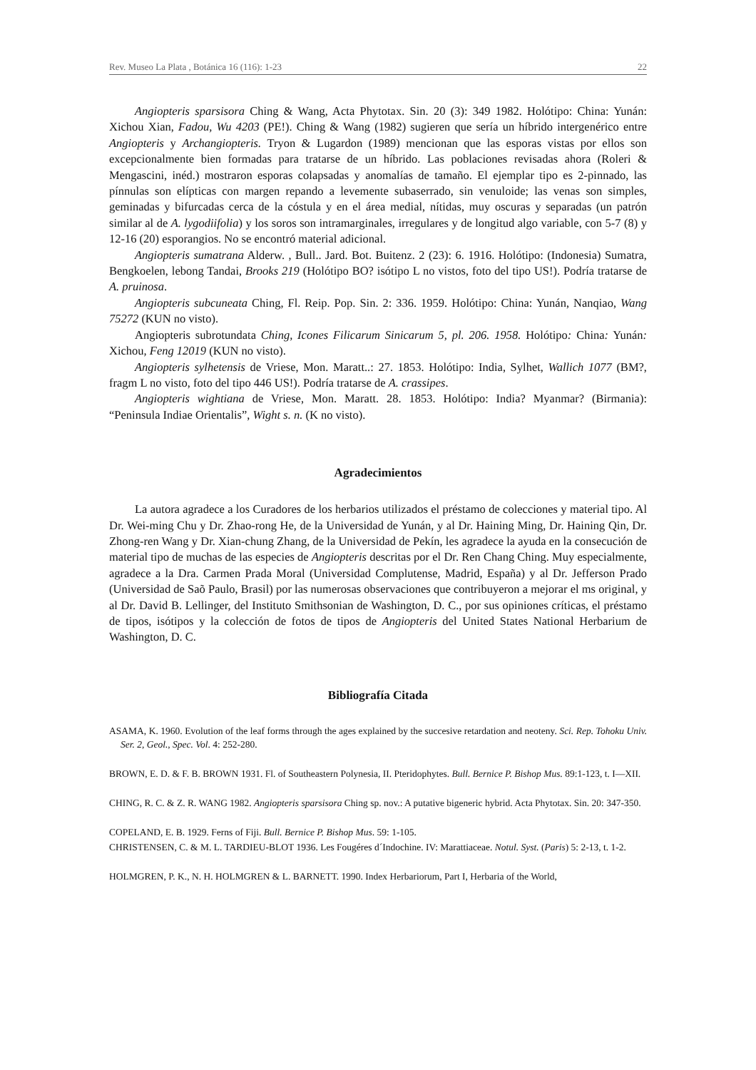Rev. Museo La Plata , Botánica 16 (116): 1-23 22
Angiopteris sparsisora Ching & Wang, Acta Phytotax. Sin. 20 (3): 349 1982. Holótipo: China: Yunán: Xichou Xian, Fadou, Wu 4203 (PE!). Ching & Wang (1982) sugieren que sería un híbrido intergenérico entre Angiopteris y Archangiopteris. Tryon & Lugardon (1989) mencionan que las esporas vistas por ellos son excepcionalmente bien formadas para tratarse de un híbrido. Las poblaciones revisadas ahora (Roleri & Mengascini, inéd.) mostraron esporas colapsadas y anomalías de tamaño. El ejemplar tipo es 2-pinnado, las pínnulas son elípticas con margen repando a levemente subaserrado, sin venuloide; las venas son simples, geminadas y bifurcadas cerca de la cóstula y en el área medial, nítidas, muy oscuras y separadas (un patrón similar al de A. lygodiifolia) y los soros son intramarginales, irregulares y de longitud algo variable, con 5-7 (8) y 12-16 (20) esporangios. No se encontró material adicional.
Angiopteris sumatrana Alderw. , Bull.. Jard. Bot. Buitenz. 2 (23): 6. 1916. Holótipo: (Indonesia) Sumatra, Bengkoelen, lebong Tandai, Brooks 219 (Holótipo BO? isótipo L no vistos, foto del tipo US!). Podría tratarse de A. pruinosa.
Angiopteris subcuneata Ching, Fl. Reip. Pop. Sin. 2: 336. 1959. Holótipo: China: Yunán, Nanqiao, Wang 75272 (KUN no visto).
Angiopteris subrotundata Ching, Icones Filicarum Sinicarum 5, pl. 206. 1958. Holótipo: China: Yunán: Xichou, Feng 12019 (KUN no visto).
Angiopteris sylhetensis de Vriese, Mon. Maratt..: 27. 1853. Holótipo: India, Sylhet, Wallich 1077 (BM?, fragm L no visto, foto del tipo 446 US!). Podría tratarse de A. crassipes.
Angiopteris wightiana de Vriese, Mon. Maratt. 28. 1853. Holótipo: India? Myanmar? (Birmania): “Peninsula Indiae Orientalis”, Wight s. n. (K no visto).
Agradecimientos
La autora agradece a los Curadores de los herbarios utilizados el préstamo de colecciones y material tipo. Al Dr. Wei-ming Chu y Dr. Zhao-rong He, de la Universidad de Yunán, y al Dr. Haining Ming, Dr. Haining Qin, Dr. Zhong-ren Wang y Dr. Xian-chung Zhang, de la Universidad de Pekín, les agradece la ayuda en la consecución de material tipo de muchas de las especies de Angiopteris descritas por el Dr. Ren Chang Ching. Muy especialmente, agradece a la Dra. Carmen Prada Moral (Universidad Complutense, Madrid, España) y al Dr. Jefferson Prado (Universidad de Saõ Paulo, Brasil) por las numerosas observaciones que contribuyeron a mejorar el ms original, y al Dr. David B. Lellinger, del Instituto Smithsonian de Washington, D. C., por sus opiniones críticas, el préstamo de tipos, isótipos y la colección de fotos de tipos de Angiopteris del United States National Herbarium de Washington, D. C.
Bibliografía Citada
ASAMA, K. 1960. Evolution of the leaf forms through the ages explained by the succesive retardation and neoteny. Sci. Rep. Tohoku Univ. Ser. 2, Geol., Spec. Vol. 4: 252-280.
BROWN, E. D. & F. B. BROWN 1931. Fl. of Southeastern Polynesia, II. Pteridophytes. Bull. Bernice P. Bishop Mus. 89:1-123, t. I—XII.
CHING, R. C. & Z. R. WANG 1982. Angiopteris sparsisora Ching sp. nov.: A putative bigeneric hybrid. Acta Phytotax. Sin. 20: 347-350.
COPELAND, E. B. 1929. Ferns of Fiji. Bull. Bernice P. Bishop Mus. 59: 1-105.
CHRISTENSEN, C. & M. L. TARDIEU-BLOT 1936. Les Fougéres d´Indochine. IV: Marattiaceae. Notul. Syst. (Paris) 5: 2-13, t. 1-2.
HOLMGREN, P. K., N. H. HOLMGREN & L. BARNETT. 1990. Index Herbariorum, Part I, Herbaria of the World,